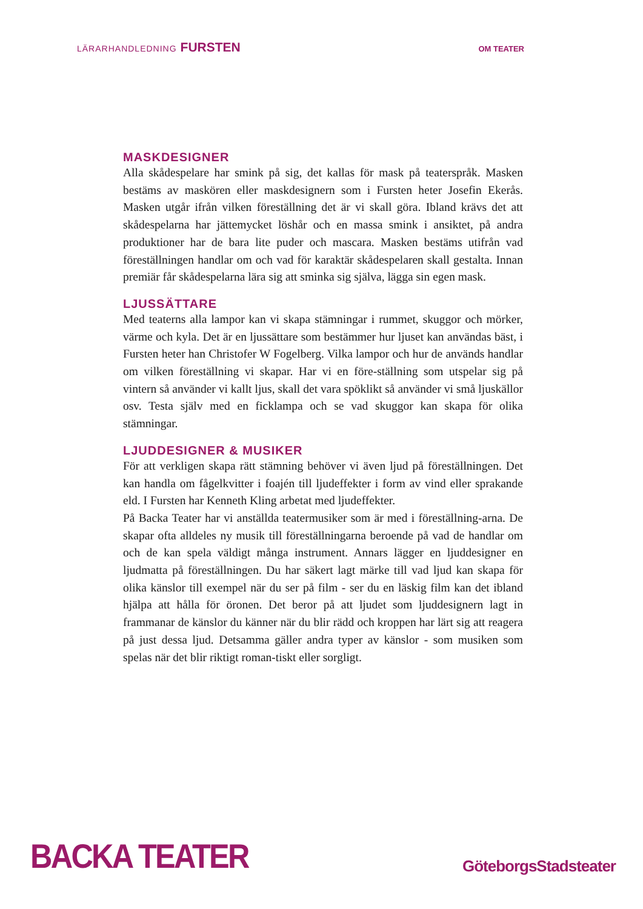LÄRARHANDLEDNING FURSTEN
OM TEATER
MASKDESIGNER
Alla skådespelare har smink på sig, det kallas för mask på teaterspråk. Masken bestäms av maskören eller maskdesignern som i Fursten heter Josefin Ekerås. Masken utgår ifrån vilken föreställning det är vi skall göra. Ibland krävs det att skådespelarna har jättemycket löshår och en massa smink i ansiktet, på andra produktioner har de bara lite puder och mascara. Masken bestäms utifrån vad föreställningen handlar om och vad för karaktär skådespelaren skall gestalta. Innan premiär får skådespelarna lära sig att sminka sig själva, lägga sin egen mask.
LJUSSÄTTARE
Med teaterns alla lampor kan vi skapa stämningar i rummet, skuggor och mörker, värme och kyla. Det är en ljussättare som bestämmer hur ljuset kan användas bäst, i Fursten heter han Christofer W Fogelberg. Vilka lampor och hur de används handlar om vilken föreställning vi skapar. Har vi en före-ställning som utspelar sig på vintern så använder vi kallt ljus, skall det vara spöklikt så använder vi små ljuskällor osv. Testa själv med en ficklampa och se vad skuggor kan skapa för olika stämningar.
LJUDDESIGNER & MUSIKER
För att verkligen skapa rätt stämning behöver vi även ljud på föreställningen. Det kan handla om fågelkvitter i foajén till ljudeffekter i form av vind eller sprakande eld. I Fursten har Kenneth Kling arbetat med ljudeffekter.
På Backa Teater har vi anställda teatermusiker som är med i föreställning-arna. De skapar ofta alldeles ny musik till föreställningarna beroende på vad de handlar om och de kan spela väldigt många instrument. Annars lägger en ljuddesigner en ljudmatta på föreställningen. Du har säkert lagt märke till vad ljud kan skapa för olika känslor till exempel när du ser på film - ser du en läskig film kan det ibland hjälpa att hålla för öronen. Det beror på att ljudet som ljuddesignern lagt in frammanar de känslor du känner när du blir rädd och kroppen har lärt sig att reagera på just dessa ljud. Detsamma gäller andra typer av känslor - som musiken som spelas när det blir riktigt roman-tiskt eller sorgligt.
BACKA TEATER
GöteborgsStadsteater